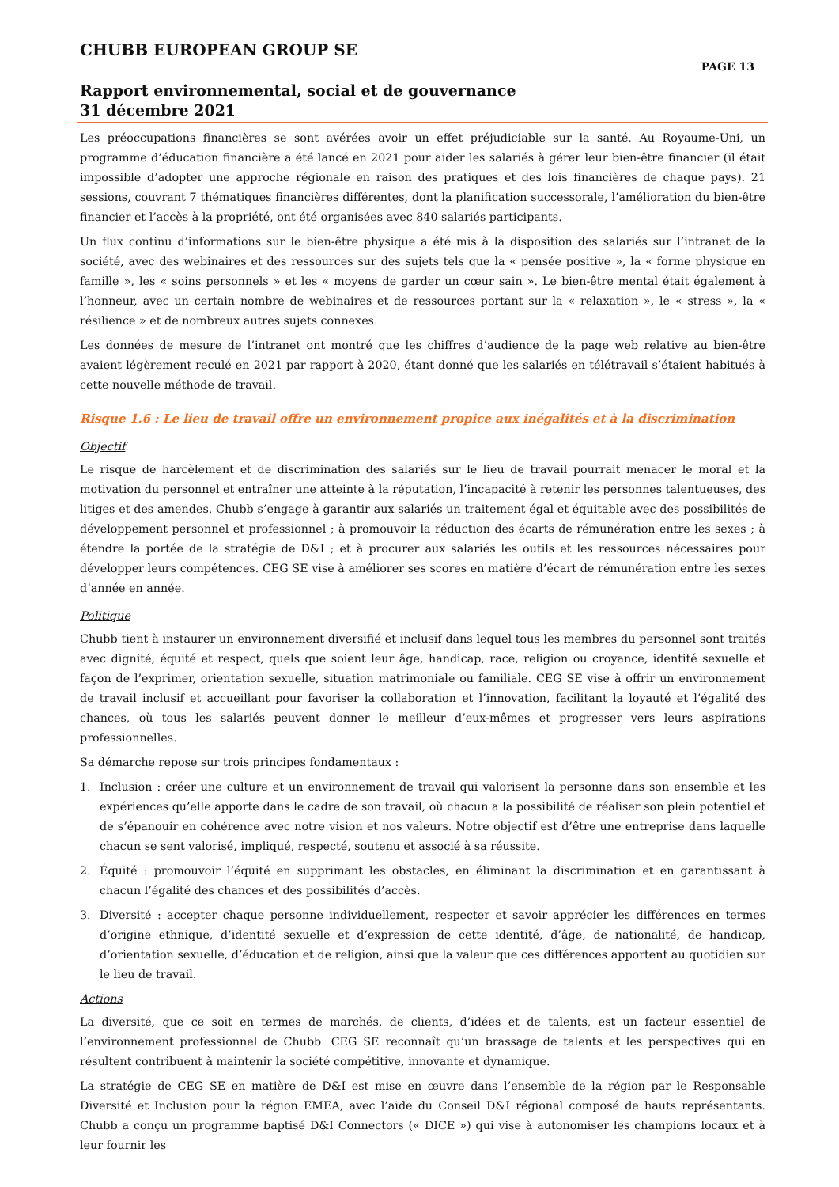CHUBB EUROPEAN GROUP SE
PAGE 13
Rapport environnemental, social et de gouvernance
31 décembre 2021
Les préoccupations financières se sont avérées avoir un effet préjudiciable sur la santé. Au Royaume-Uni, un programme d’éducation financière a été lancé en 2021 pour aider les salariés à gérer leur bien-être financier (il était impossible d’adopter une approche régionale en raison des pratiques et des lois financières de chaque pays). 21 sessions, couvrant 7 thématiques financières différentes, dont la planification successorale, l’amélioration du bien-être financier et l’accès à la propriété, ont été organisées avec 840 salariés participants.
Un flux continu d’informations sur le bien-être physique a été mis à la disposition des salariés sur l’intranet de la société, avec des webinaires et des ressources sur des sujets tels que la « pensée positive », la « forme physique en famille », les « soins personnels » et les « moyens de garder un cœur sain ». Le bien-être mental était également à l’honneur, avec un certain nombre de webinaires et de ressources portant sur la « relaxation », le « stress », la « résilience » et de nombreux autres sujets connexes.
Les données de mesure de l’intranet ont montré que les chiffres d’audience de la page web relative au bien-être avaient légèrement reculé en 2021 par rapport à 2020, étant donné que les salariés en télétravail s’étaient habitués à cette nouvelle méthode de travail.
Risque 1.6 : Le lieu de travail offre un environnement propice aux inégalités et à la discrimination
Objectif
Le risque de harcèlement et de discrimination des salariés sur le lieu de travail pourrait menacer le moral et la motivation du personnel et entraîner une atteinte à la réputation, l’incapacité à retenir les personnes talentueuses, des litiges et des amendes. Chubb s’engage à garantir aux salariés un traitement égal et équitable avec des possibilités de développement personnel et professionnel ; à promouvoir la réduction des écarts de rémunération entre les sexes ; à étendre la portée de la stratégie de D&I ; et à procurer aux salariés les outils et les ressources nécessaires pour développer leurs compétences. CEG SE vise à améliorer ses scores en matière d’écart de rémunération entre les sexes d’année en année.
Politique
Chubb tient à instaurer un environnement diversifié et inclusif dans lequel tous les membres du personnel sont traités avec dignité, équité et respect, quels que soient leur âge, handicap, race, religion ou croyance, identité sexuelle et façon de l’exprimer, orientation sexuelle, situation matrimoniale ou familiale. CEG SE vise à offrir un environnement de travail inclusif et accueillant pour favoriser la collaboration et l’innovation, facilitant la loyauté et l’égalité des chances, où tous les salariés peuvent donner le meilleur d’eux-mêmes et progresser vers leurs aspirations professionnelles.
Sa démarche repose sur trois principes fondamentaux :
1. Inclusion : créer une culture et un environnement de travail qui valorisent la personne dans son ensemble et les expériences qu’elle apporte dans le cadre de son travail, où chacun a la possibilité de réaliser son plein potentiel et de s’épanouir en cohérence avec notre vision et nos valeurs. Notre objectif est d’être une entreprise dans laquelle chacun se sent valorisé, impliqué, respecté, soutenu et associé à sa réussite.
2. Équité : promouvoir l’équité en supprimant les obstacles, en éliminant la discrimination et en garantissant à chacun l’égalité des chances et des possibilités d’accès.
3. Diversité : accepter chaque personne individuellement, respecter et savoir apprécier les différences en termes d’origine ethnique, d’identité sexuelle et d’expression de cette identité, d’âge, de nationalité, de handicap, d’orientation sexuelle, d’éducation et de religion, ainsi que la valeur que ces différences apportent au quotidien sur le lieu de travail.
Actions
La diversité, que ce soit en termes de marchés, de clients, d’idées et de talents, est un facteur essentiel de l’environnement professionnel de Chubb. CEG SE reconnaît qu’un brassage de talents et les perspectives qui en résultent contribuent à maintenir la société compétitive, innovante et dynamique.
La stratégie de CEG SE en matière de D&I est mise en œuvre dans l’ensemble de la région par le Responsable Diversité et Inclusion pour la région EMEA, avec l’aide du Conseil D&I régional composé de hauts représentants. Chubb a conçu un programme baptisé D&I Connectors (« DICE ») qui vise à autonomiser les champions locaux et à leur fournir les